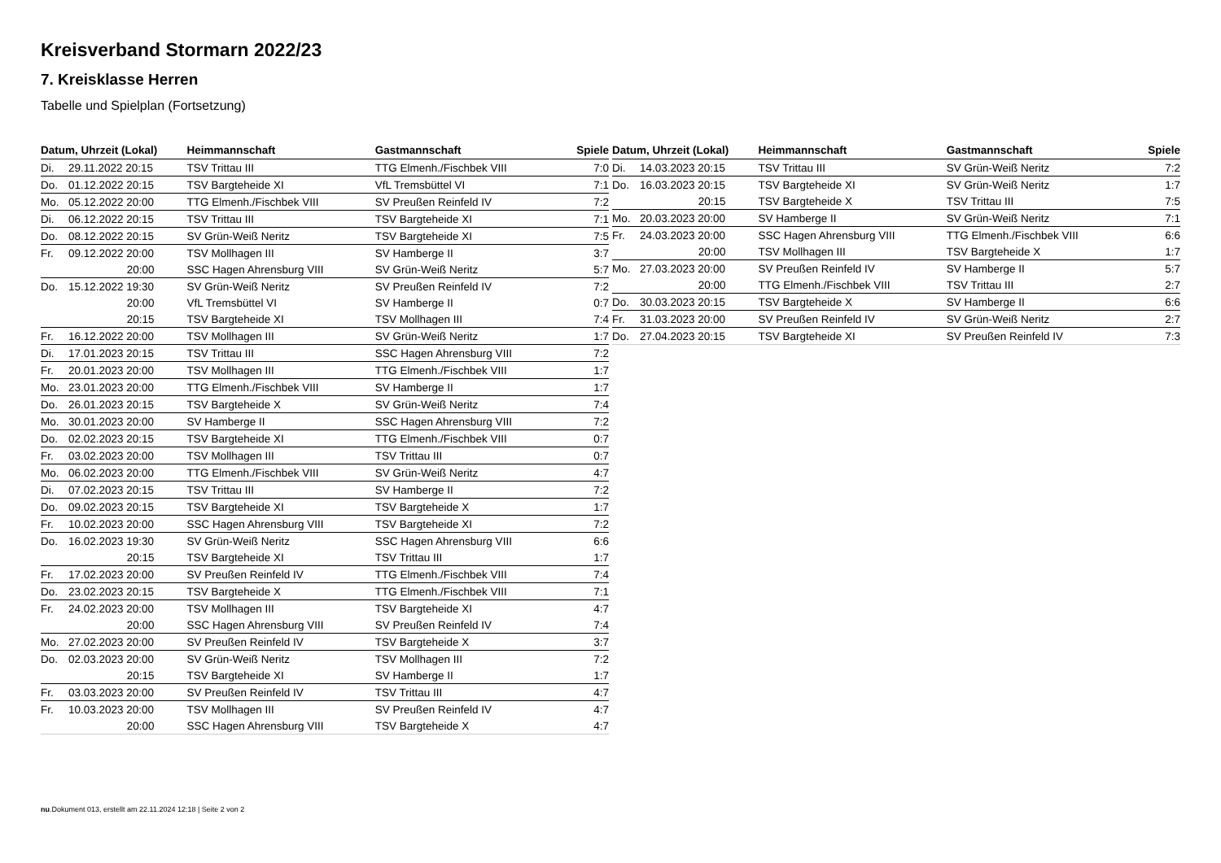Kreisverband Stormarn 2022/23
7. Kreisklasse Herren
Tabelle und Spielplan (Fortsetzung)
| Datum, Uhrzeit (Lokal) | | Heimmannschaft | Gastmannschaft | Spiele |
| --- | --- | --- | --- | --- |
| Di. | 29.11.2022 20:15 | TSV Trittau III | TTG Elmenh./Fischbek VIII | 7:0 |
| Do. | 01.12.2022 20:15 | TSV Bargteheide XI | VfL Tremsbüttel VI | 7:1 |
| Mo. | 05.12.2022 20:00 | TTG Elmenh./Fischbek VIII | SV Preußen Reinfeld IV | 7:2 |
| Di. | 06.12.2022 20:15 | TSV Trittau III | TSV Bargteheide XI | 7:1 |
| Do. | 08.12.2022 20:15 | SV Grün-Weiß Neritz | TSV Bargteheide XI | 7:5 |
| Fr. | 09.12.2022 20:00 | TSV Mollhagen III | SV Hamberge II | 3:7 |
| | 20:00 | SSC Hagen Ahrensburg VIII | SV Grün-Weiß Neritz | 5:7 |
| Do. | 15.12.2022 19:30 | SV Grün-Weiß Neritz | SV Preußen Reinfeld IV | 7:2 |
| | 20:00 | VfL Tremsbüttel VI | SV Hamberge II | 0:7 |
| | 20:15 | TSV Bargteheide XI | TSV Mollhagen III | 7:4 |
| Fr. | 16.12.2022 20:00 | TSV Mollhagen III | SV Grün-Weiß Neritz | 1:7 |
| Di. | 17.01.2023 20:15 | TSV Trittau III | SSC Hagen Ahrensburg VIII | 7:2 |
| Fr. | 20.01.2023 20:00 | TSV Mollhagen III | TTG Elmenh./Fischbek VIII | 1:7 |
| Mo. | 23.01.2023 20:00 | TTG Elmenh./Fischbek VIII | SV Hamberge II | 1:7 |
| Do. | 26.01.2023 20:15 | TSV Bargteheide X | SV Grün-Weiß Neritz | 7:4 |
| Mo. | 30.01.2023 20:00 | SV Hamberge II | SSC Hagen Ahrensburg VIII | 7:2 |
| Do. | 02.02.2023 20:15 | TSV Bargteheide XI | TTG Elmenh./Fischbek VIII | 0:7 |
| Fr. | 03.02.2023 20:00 | TSV Mollhagen III | TSV Trittau III | 0:7 |
| Mo. | 06.02.2023 20:00 | TTG Elmenh./Fischbek VIII | SV Grün-Weiß Neritz | 4:7 |
| Di. | 07.02.2023 20:15 | TSV Trittau III | SV Hamberge II | 7:2 |
| Do. | 09.02.2023 20:15 | TSV Bargteheide XI | TSV Bargteheide X | 1:7 |
| Fr. | 10.02.2023 20:00 | SSC Hagen Ahrensburg VIII | TSV Bargteheide XI | 7:2 |
| Do. | 16.02.2023 19:30 | SV Grün-Weiß Neritz | SSC Hagen Ahrensburg VIII | 6:6 |
| | 20:15 | TSV Bargteheide XI | TSV Trittau III | 1:7 |
| Fr. | 17.02.2023 20:00 | SV Preußen Reinfeld IV | TTG Elmenh./Fischbek VIII | 7:4 |
| Do. | 23.02.2023 20:15 | TSV Bargteheide X | TTG Elmenh./Fischbek VIII | 7:1 |
| Fr. | 24.02.2023 20:00 | TSV Mollhagen III | TSV Bargteheide XI | 4:7 |
| | 20:00 | SSC Hagen Ahrensburg VIII | SV Preußen Reinfeld IV | 7:4 |
| Mo. | 27.02.2023 20:00 | SV Preußen Reinfeld IV | TSV Bargteheide X | 3:7 |
| Do. | 02.03.2023 20:00 | SV Grün-Weiß Neritz | TSV Mollhagen III | 7:2 |
| | 20:15 | TSV Bargteheide XI | SV Hamberge II | 1:7 |
| Fr. | 03.03.2023 20:00 | SV Preußen Reinfeld IV | TSV Trittau III | 4:7 |
| Fr. | 10.03.2023 20:00 | TSV Mollhagen III | SV Preußen Reinfeld IV | 4:7 |
| | 20:00 | SSC Hagen Ahrensburg VIII | TSV Bargteheide X | 4:7 |
| Datum, Uhrzeit (Lokal) | | Heimmannschaft | Gastmannschaft | Spiele |
| --- | --- | --- | --- | --- |
| Di. | 14.03.2023 20:15 | TSV Trittau III | SV Grün-Weiß Neritz | 7:2 |
| Do. | 16.03.2023 20:15 | TSV Bargteheide XI | SV Grün-Weiß Neritz | 1:7 |
| | 20:15 | TSV Bargteheide X | TSV Trittau III | 7:5 |
| Mo. | 20.03.2023 20:00 | SV Hamberge II | SV Grün-Weiß Neritz | 7:1 |
| Fr. | 24.03.2023 20:00 | SSC Hagen Ahrensburg VIII | TTG Elmenh./Fischbek VIII | 6:6 |
| | 20:00 | TSV Mollhagen III | TSV Bargteheide X | 1:7 |
| Mo. | 27.03.2023 20:00 | SV Preußen Reinfeld IV | SV Hamberge II | 5:7 |
| | 20:00 | TTG Elmenh./Fischbek VIII | TSV Trittau III | 2:7 |
| Do. | 30.03.2023 20:15 | TSV Bargteheide X | SV Hamberge II | 6:6 |
| Fr. | 31.03.2023 20:00 | SV Preußen Reinfeld IV | SV Grün-Weiß Neritz | 2:7 |
| Do. | 27.04.2023 20:15 | TSV Bargteheide XI | SV Preußen Reinfeld IV | 7:3 |
nu.Dokument 013, erstellt am 22.11.2024 12:18 | Seite 2 von 2